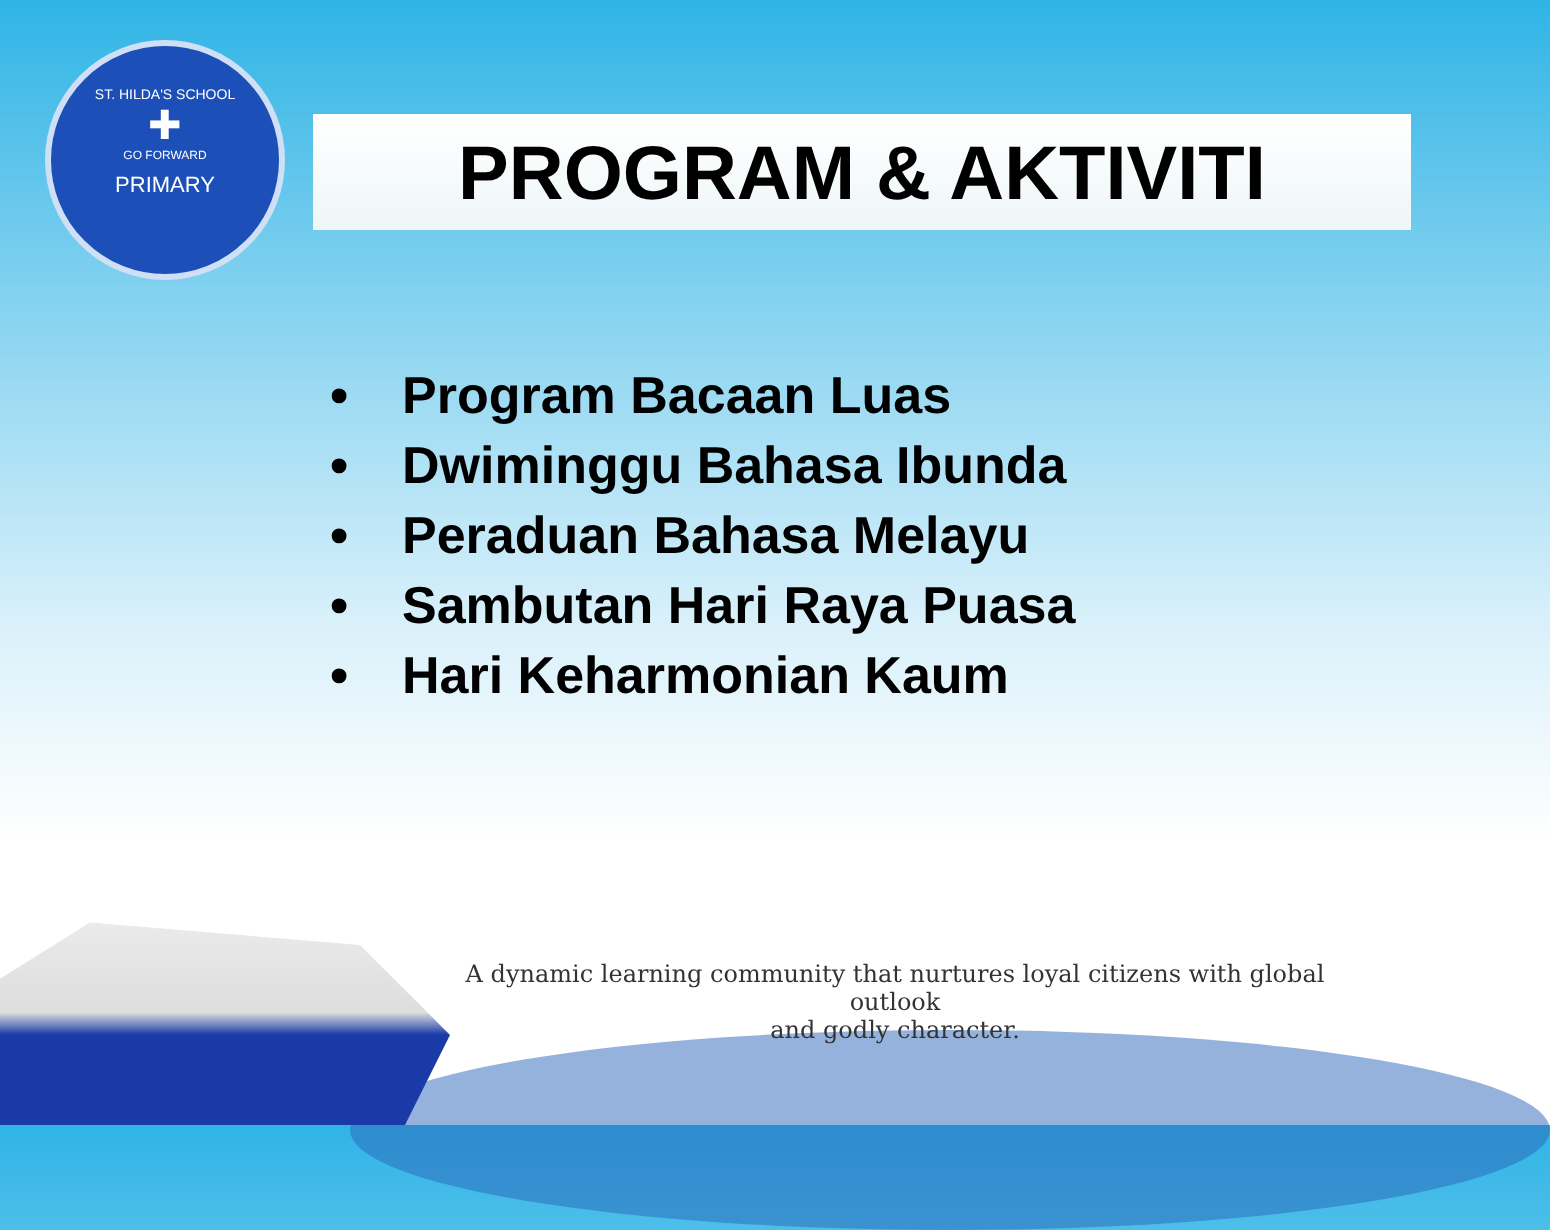ST. HILDA'S SCHOOL
✚
GO FORWARD
PRIMARY
PROGRAM & AKTIVITI
• Program Bacaan Luas
• Dwiminggu Bahasa Ibunda
• Peraduan Bahasa Melayu
• Sambutan Hari Raya Puasa
• Hari Keharmonian Kaum
A dynamic learning community that nurtures loyal citizens with global outlook
and godly character.